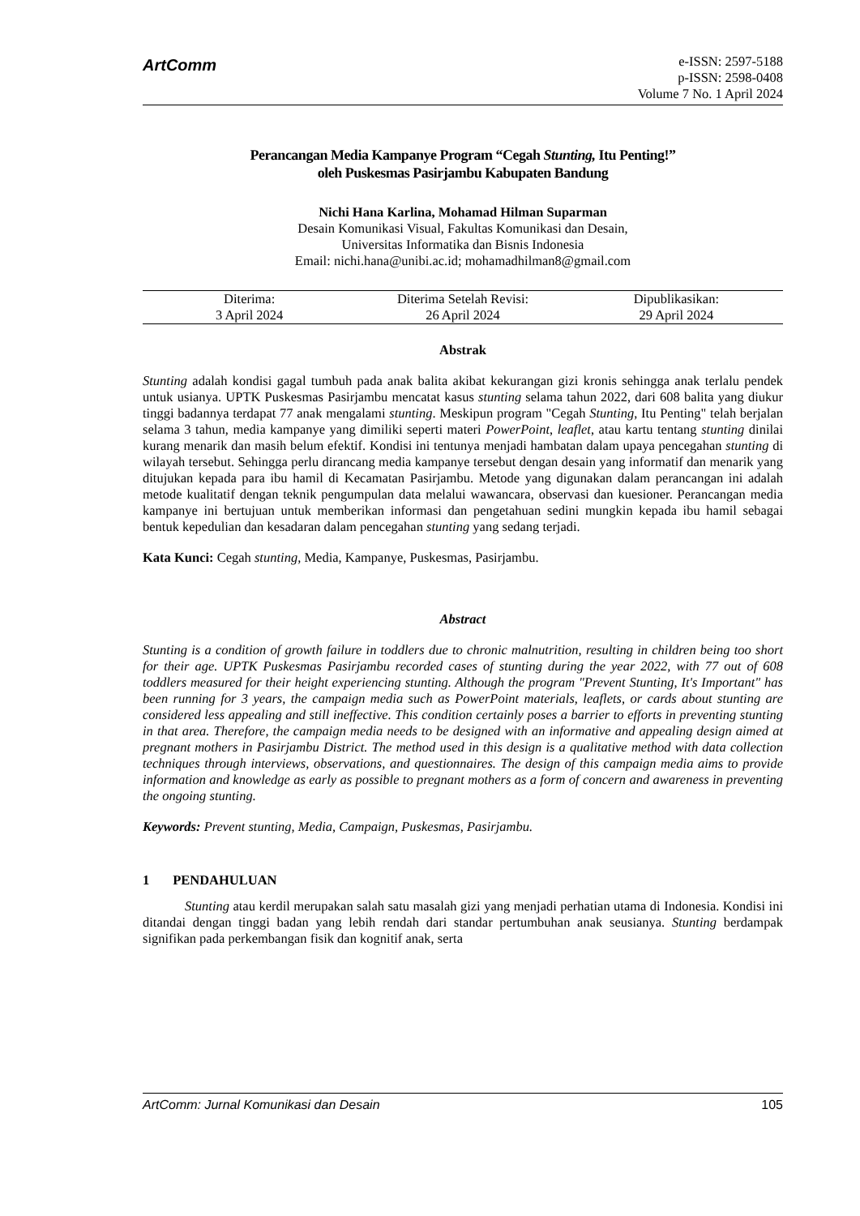ArtComm
e-ISSN: 2597-5188
p-ISSN: 2598-0408
Volume 7 No. 1 April 2024
Perancangan Media Kampanye Program “Cegah Stunting, Itu Penting!”
oleh Puskesmas Pasirjambu Kabupaten Bandung
Nichi Hana Karlina, Mohamad Hilman Suparman
Desain Komunikasi Visual, Fakultas Komunikasi dan Desain,
Universitas Informatika dan Bisnis Indonesia
Email: nichi.hana@unibi.ac.id; mohamadhilman8@gmail.com
| Diterima: | Diterima Setelah Revisi: | Dipublikasikan: |
| 3 April 2024 | 26 April 2024 | 29 April 2024 |
Abstrak
Stunting adalah kondisi gagal tumbuh pada anak balita akibat kekurangan gizi kronis sehingga anak terlalu pendek untuk usianya. UPTK Puskesmas Pasirjambu mencatat kasus stunting selama tahun 2022, dari 608 balita yang diukur tinggi badannya terdapat 77 anak mengalami stunting. Meskipun program "Cegah Stunting, Itu Penting" telah berjalan selama 3 tahun, media kampanye yang dimiliki seperti materi PowerPoint, leaflet, atau kartu tentang stunting dinilai kurang menarik dan masih belum efektif. Kondisi ini tentunya menjadi hambatan dalam upaya pencegahan stunting di wilayah tersebut. Sehingga perlu dirancang media kampanye tersebut dengan desain yang informatif dan menarik yang ditujukan kepada para ibu hamil di Kecamatan Pasirjambu. Metode yang digunakan dalam perancangan ini adalah metode kualitatif dengan teknik pengumpulan data melalui wawancara, observasi dan kuesioner. Perancangan media kampanye ini bertujuan untuk memberikan informasi dan pengetahuan sedini mungkin kepada ibu hamil sebagai bentuk kepedulian dan kesadaran dalam pencegahan stunting yang sedang terjadi.
Kata Kunci: Cegah stunting, Media, Kampanye, Puskesmas, Pasirjambu.
Abstract
Stunting is a condition of growth failure in toddlers due to chronic malnutrition, resulting in children being too short for their age. UPTK Puskesmas Pasirjambu recorded cases of stunting during the year 2022, with 77 out of 608 toddlers measured for their height experiencing stunting. Although the program "Prevent Stunting, It's Important" has been running for 3 years, the campaign media such as PowerPoint materials, leaflets, or cards about stunting are considered less appealing and still ineffective. This condition certainly poses a barrier to efforts in preventing stunting in that area. Therefore, the campaign media needs to be designed with an informative and appealing design aimed at pregnant mothers in Pasirjambu District. The method used in this design is a qualitative method with data collection techniques through interviews, observations, and questionnaires. The design of this campaign media aims to provide information and knowledge as early as possible to pregnant mothers as a form of concern and awareness in preventing the ongoing stunting.
Keywords: Prevent stunting, Media, Campaign, Puskesmas, Pasirjambu.
1 PENDAHULUAN
Stunting atau kerdil merupakan salah satu masalah gizi yang menjadi perhatian utama di Indonesia. Kondisi ini ditandai dengan tinggi badan yang lebih rendah dari standar pertumbuhan anak seusianya. Stunting berdampak signifikan pada perkembangan fisik dan kognitif anak, serta
ArtComm: Jurnal Komunikasi dan Desain 105